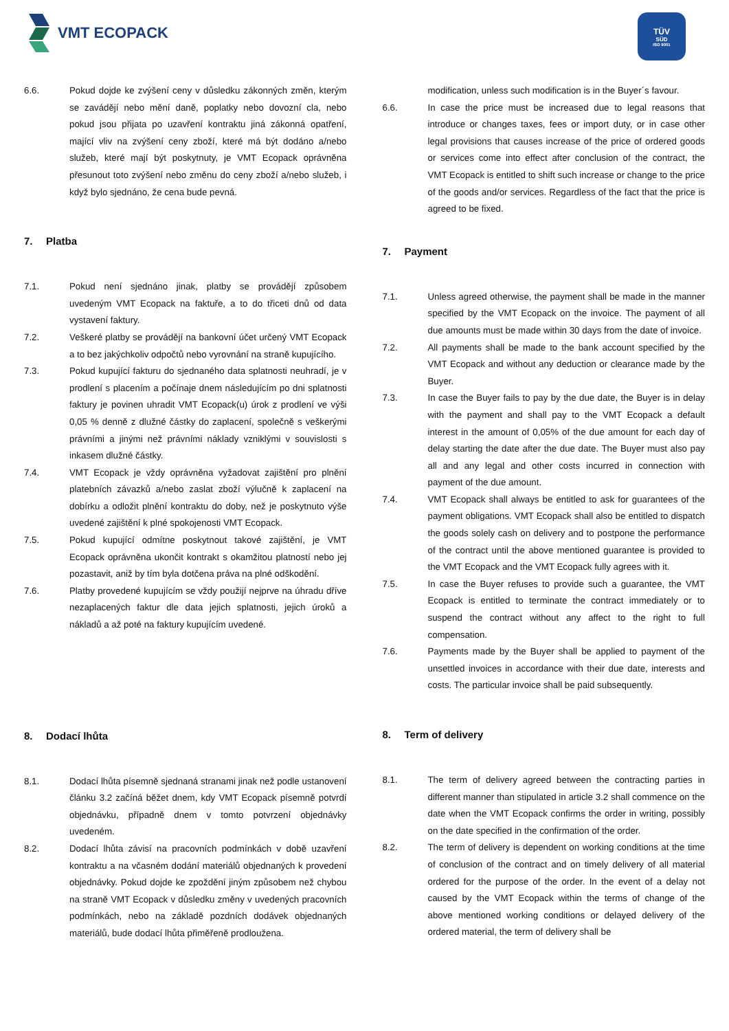VMT ECOPACK
TÜV
SÜD
ISO 9001
6.6. Pokud dojde ke zvýšení ceny v důsledku zákonných změn, kterým se zavádějí nebo mění daně, poplatky nebo dovozní cla, nebo pokud jsou přijata po uzavření kontraktu jiná zákonná opatření, mající vliv na zvýšení ceny zboží, které má být dodáno a/nebo služeb, které mají být poskytnuty, je VMT Ecopack oprávněna přesunout toto zvýšení nebo změnu do ceny zboží a/nebo služeb, i když bylo sjednáno, že cena bude pevná.
7. Platba
7.1. Pokud není sjednáno jinak, platby se provádějí způsobem uvedeným VMT Ecopack na faktuře, a to do třiceti dnů od data vystavení faktury.
7.2. Veškeré platby se provádějí na bankovní účet určený VMT Ecopack a to bez jakýchkoliv odpočtů nebo vyrovnání na straně kupujícího.
7.3. Pokud kupující fakturu do sjednaného data splatnosti neuhradí, je v prodlení s placením a počínaje dnem následujícím po dni splatnosti faktury je povinen uhradit VMT Ecopack(u) úrok z prodlení ve výši 0,05 % denně z dlužné částky do zaplacení, společně s veškerými právními a jinými než právními náklady vzniklými v souvislosti s inkasem dlužné částky.
7.4. VMT Ecopack je vždy oprávněna vyžadovat zajištění pro plnění platebních závazků a/nebo zaslat zboží výlučně k zaplacení na dobírku a odložit plnění kontraktu do doby, než je poskytnuto výše uvedené zajištění k plné spokojenosti VMT Ecopack.
7.5. Pokud kupující odmítne poskytnout takové zajištění, je VMT Ecopack oprávněna ukončit kontrakt s okamžitou platností nebo jej pozastavit, aniž by tím byla dotčena práva na plné odškodění.
7.6. Platby provedené kupujícím se vždy použijí nejprve na úhradu dříve nezaplacených faktur dle data jejich splatnosti, jejich úroků a nákladů a až poté na faktury kupujícím uvedené.
8. Dodací lhůta
8.1. Dodací lhůta písemně sjednaná stranami jinak než podle ustanovení článku 3.2 začíná běžet dnem, kdy VMT Ecopack písemně potvrdí objednávku, případně dnem v tomto potvrzení objednávky uvedeném.
8.2. Dodací lhůta závisí na pracovních podmínkách v době uzavření kontraktu a na včasném dodání materiálů objednaných k provedení objednávky. Pokud dojde ke zpoždění jiným způsobem než chybou na straně VMT Ecopack v důsledku změny v uvedených pracovních podmínkách, nebo na základě pozdních dodávek objednaných materiálů, bude dodací lhůta přiměřeně prodloužena.
modification, unless such modification is in the Buyer´s favour.
6.6. In case the price must be increased due to legal reasons that introduce or changes taxes, fees or import duty, or in case other legal provisions that causes increase of the price of ordered goods or services come into effect after conclusion of the contract, the VMT Ecopack is entitled to shift such increase or change to the price of the goods and/or services. Regardless of the fact that the price is agreed to be fixed.
7. Payment
7.1. Unless agreed otherwise, the payment shall be made in the manner specified by the VMT Ecopack on the invoice. The payment of all due amounts must be made within 30 days from the date of invoice.
7.2. All payments shall be made to the bank account specified by the VMT Ecopack and without any deduction or clearance made by the Buyer.
7.3. In case the Buyer fails to pay by the due date, the Buyer is in delay with the payment and shall pay to the VMT Ecopack a default interest in the amount of 0,05% of the due amount for each day of delay starting the date after the due date. The Buyer must also pay all and any legal and other costs incurred in connection with payment of the due amount.
7.4. VMT Ecopack shall always be entitled to ask for guarantees of the payment obligations. VMT Ecopack shall also be entitled to dispatch the goods solely cash on delivery and to postpone the performance of the contract until the above mentioned guarantee is provided to the VMT Ecopack and the VMT Ecopack fully agrees with it.
7.5. In case the Buyer refuses to provide such a guarantee, the VMT Ecopack is entitled to terminate the contract immediately or to suspend the contract without any affect to the right to full compensation.
7.6. Payments made by the Buyer shall be applied to payment of the unsettled invoices in accordance with their due date, interests and costs. The particular invoice shall be paid subsequently.
8. Term of delivery
8.1. The term of delivery agreed between the contracting parties in different manner than stipulated in article 3.2 shall commence on the date when the VMT Ecopack confirms the order in writing, possibly on the date specified in the confirmation of the order.
8.2. The term of delivery is dependent on working conditions at the time of conclusion of the contract and on timely delivery of all material ordered for the purpose of the order. In the event of a delay not caused by the VMT Ecopack within the terms of change of the above mentioned working conditions or delayed delivery of the ordered material, the term of delivery shall be